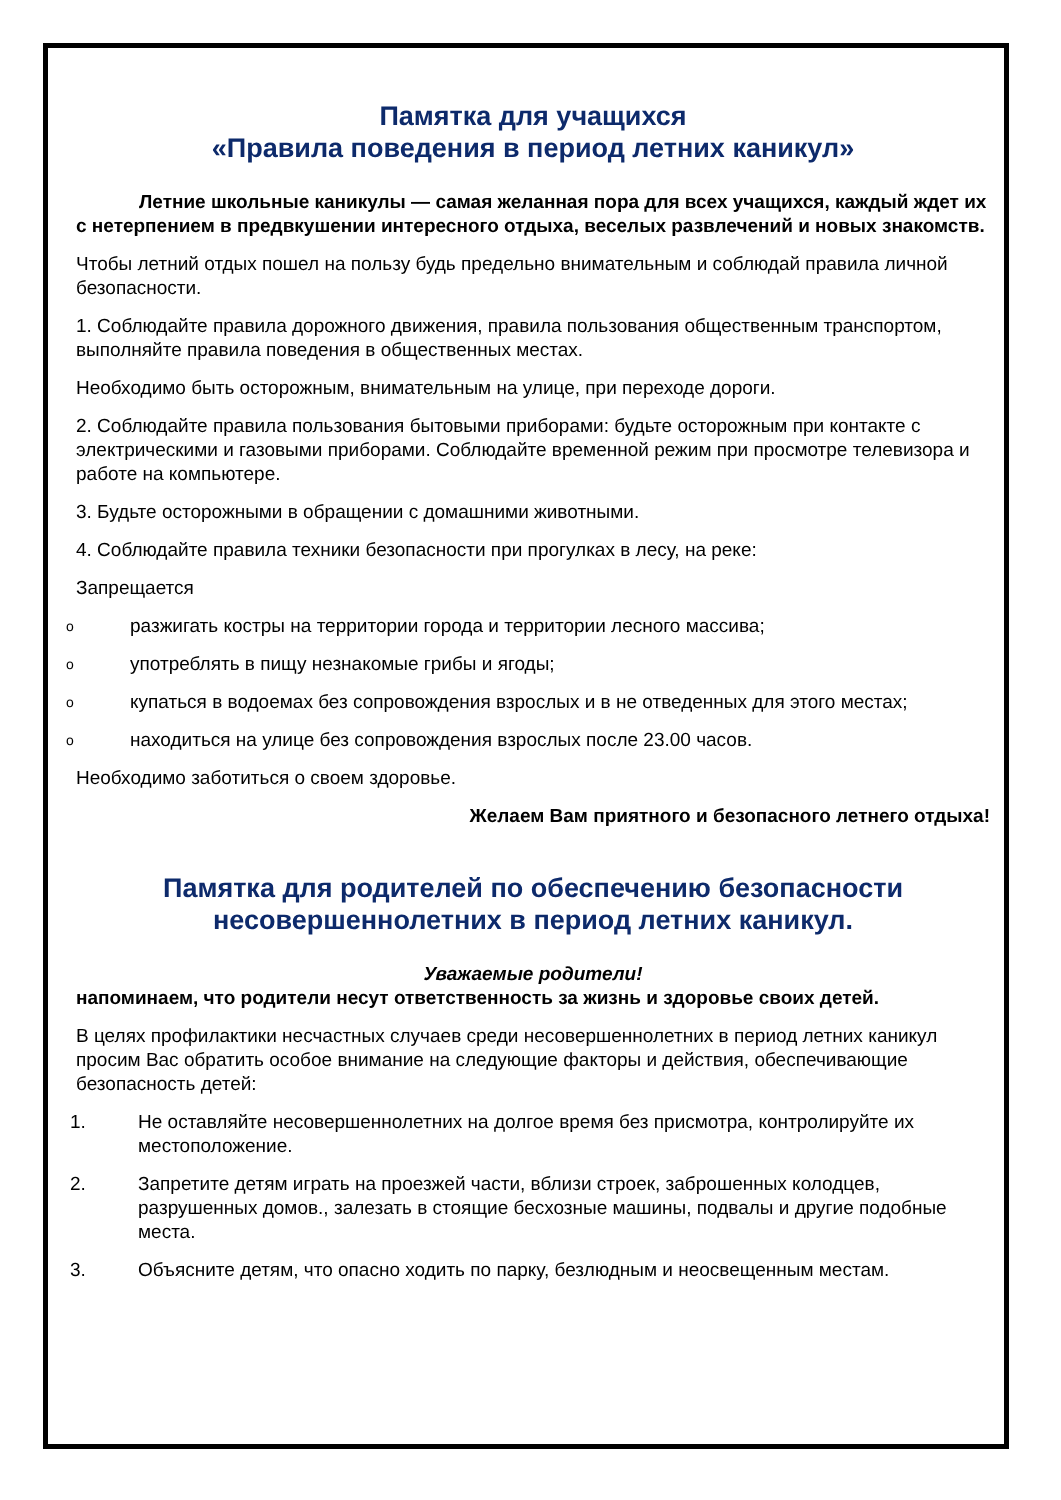Памятка для учащихся
«Правила поведения в период летних каникул»
Летние школьные каникулы — самая желанная пора для всех учащихся, каждый ждет их с нетерпением в предвкушении интересного отдыха, веселых развлечений и новых знакомств.
Чтобы летний отдых пошел на пользу будь предельно внимательным и соблюдай правила личной безопасности.
1. Соблюдайте правила дорожного движения, правила пользования общественным транспортом, выполняйте правила поведения в общественных местах.
Необходимо быть осторожным, внимательным на улице, при переходе дороги.
2. Соблюдайте правила пользования бытовыми приборами: будьте осторожным при контакте с электрическими и газовыми приборами. Соблюдайте временной режим при просмотре телевизора и работе на компьютере.
3. Будьте осторожными в обращении с домашними животными.
4. Соблюдайте правила техники безопасности при прогулках в лесу, на реке:
Запрещается
oразжигать костры на территории города и территории лесного массива;
oупотреблять в пищу незнакомые грибы и ягоды;
oкупаться в водоемах без сопровождения взрослых и в не отведенных для этого местах;
oнаходиться на улице без сопровождения взрослых после 23.00 часов.
Необходимо заботиться о своем здоровье.
Желаем Вам приятного и безопасного летнего отдыха!
Памятка для родителей по обеспечению безопасности несовершеннолетних в период летних каникул.
Уважаемые родители!
напоминаем, что родители несут ответственность за жизнь и здоровье своих детей.
В целях профилактики несчастных случаев среди несовершеннолетних в период летних каникул просим Вас обратить особое внимание на следующие факторы и действия, обеспечивающие безопасность детей:
1. Не оставляйте несовершеннолетних на долгое время без присмотра, контролируйте их местоположение.
2. Запретите детям играть на проезжей части, вблизи строек, заброшенных колодцев, разрушенных домов., залезать в стоящие бесхозные машины, подвалы и другие подобные места.
3. Объясните детям, что опасно ходить по парку, безлюдным и неосвещенным местам.